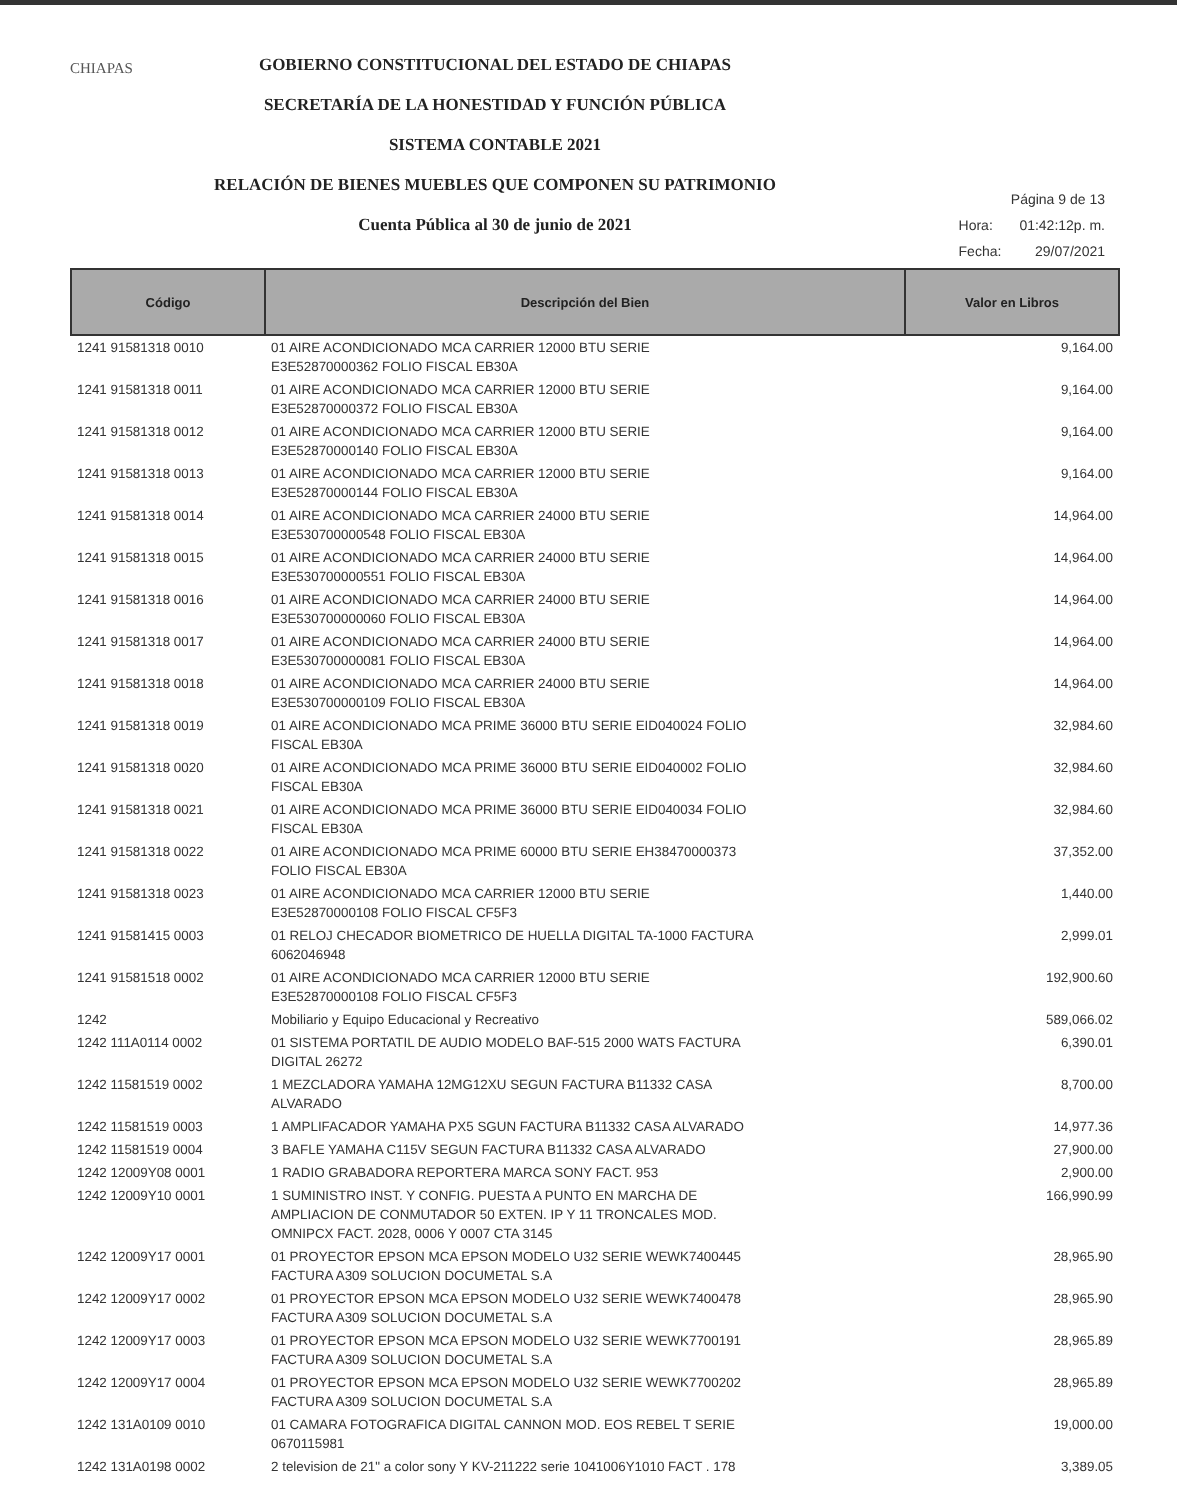CHIAPAS
GOBIERNO CONSTITUCIONAL DEL ESTADO DE CHIAPAS
SECRETARÍA DE LA HONESTIDAD Y FUNCIÓN PÚBLICA
SISTEMA CONTABLE 2021
RELACIÓN DE BIENES MUEBLES QUE COMPONEN SU PATRIMONIO
Cuenta Pública al 30 de junio de 2021
| Página 9 de 13 | |
| Hora: | 01:42:12p. m. |
| Fecha: | 29/07/2021 |
| Código | Descripción del Bien | Valor en Libros |
| --- | --- | --- |
| 1241 91581318 0010 | 01 AIRE ACONDICIONADO MCA CARRIER 12000 BTU SERIE E3E52870000362 FOLIO FISCAL EB30A | 9,164.00 |
| 1241 91581318 0011 | 01 AIRE ACONDICIONADO MCA CARRIER 12000 BTU SERIE E3E52870000372 FOLIO FISCAL EB30A | 9,164.00 |
| 1241 91581318 0012 | 01 AIRE ACONDICIONADO MCA CARRIER 12000 BTU SERIE E3E52870000140 FOLIO FISCAL EB30A | 9,164.00 |
| 1241 91581318 0013 | 01 AIRE ACONDICIONADO MCA CARRIER 12000 BTU SERIE E3E52870000144 FOLIO FISCAL EB30A | 9,164.00 |
| 1241 91581318 0014 | 01 AIRE ACONDICIONADO MCA CARRIER 24000 BTU SERIE E3E530700000548 FOLIO FISCAL EB30A | 14,964.00 |
| 1241 91581318 0015 | 01 AIRE ACONDICIONADO MCA CARRIER 24000 BTU SERIE E3E530700000551 FOLIO FISCAL EB30A | 14,964.00 |
| 1241 91581318 0016 | 01 AIRE ACONDICIONADO MCA CARRIER 24000 BTU SERIE E3E530700000060 FOLIO FISCAL EB30A | 14,964.00 |
| 1241 91581318 0017 | 01 AIRE ACONDICIONADO MCA CARRIER 24000 BTU SERIE E3E530700000081 FOLIO FISCAL EB30A | 14,964.00 |
| 1241 91581318 0018 | 01 AIRE ACONDICIONADO MCA CARRIER 24000 BTU SERIE E3E530700000109 FOLIO FISCAL EB30A | 14,964.00 |
| 1241 91581318 0019 | 01 AIRE ACONDICIONADO MCA PRIME 36000 BTU SERIE EID040024 FOLIO FISCAL EB30A | 32,984.60 |
| 1241 91581318 0020 | 01 AIRE ACONDICIONADO MCA PRIME 36000 BTU SERIE EID040002 FOLIO FISCAL EB30A | 32,984.60 |
| 1241 91581318 0021 | 01 AIRE ACONDICIONADO MCA PRIME 36000 BTU SERIE EID040034 FOLIO FISCAL EB30A | 32,984.60 |
| 1241 91581318 0022 | 01 AIRE ACONDICIONADO MCA PRIME 60000 BTU SERIE EH38470000373 FOLIO FISCAL EB30A | 37,352.00 |
| 1241 91581318 0023 | 01 AIRE ACONDICIONADO MCA CARRIER 12000 BTU SERIE E3E52870000108 FOLIO FISCAL CF5F3 | 1,440.00 |
| 1241 91581415 0003 | 01 RELOJ CHECADOR BIOMETRICO DE HUELLA DIGITAL TA-1000 FACTURA 6062046948 | 2,999.01 |
| 1241 91581518 0002 | 01 AIRE ACONDICIONADO MCA CARRIER 12000 BTU SERIE E3E52870000108 FOLIO FISCAL CF5F3 | 192,900.60 |
| 1242 | Mobiliario y Equipo Educacional y Recreativo | 589,066.02 |
| 1242 111A0114 0002 | 01 SISTEMA PORTATIL DE AUDIO MODELO BAF-515 2000 WATS FACTURA DIGITAL 26272 | 6,390.01 |
| 1242 11581519 0002 | 1 MEZCLADORA YAMAHA 12MG12XU SEGUN FACTURA B11332 CASA ALVARADO | 8,700.00 |
| 1242 11581519 0003 | 1 AMPLIFACADOR YAMAHA PX5 SGUN FACTURA B11332 CASA ALVARADO | 14,977.36 |
| 1242 11581519 0004 | 3 BAFLE YAMAHA C115V SEGUN FACTURA B11332 CASA ALVARADO | 27,900.00 |
| 1242 12009Y08 0001 | 1 RADIO GRABADORA REPORTERA MARCA SONY FACT. 953 | 2,900.00 |
| 1242 12009Y10 0001 | 1 SUMINISTRO INST. Y CONFIG. PUESTA A PUNTO EN MARCHA DE AMPLIACION DE CONMUTADOR 50 EXTEN. IP Y 11 TRONCALES MOD. OMNIPCX FACT. 2028, 0006 Y 0007 CTA 3145 | 166,990.99 |
| 1242 12009Y17 0001 | 01 PROYECTOR EPSON MCA EPSON MODELO U32 SERIE WEWK7400445 FACTURA A309 SOLUCION DOCUMETAL S.A | 28,965.90 |
| 1242 12009Y17 0002 | 01 PROYECTOR EPSON MCA EPSON MODELO U32 SERIE WEWK7400478 FACTURA A309 SOLUCION DOCUMETAL S.A | 28,965.90 |
| 1242 12009Y17 0003 | 01 PROYECTOR EPSON MCA EPSON MODELO U32 SERIE WEWK7700191 FACTURA A309 SOLUCION DOCUMETAL S.A | 28,965.89 |
| 1242 12009Y17 0004 | 01 PROYECTOR EPSON MCA EPSON MODELO U32 SERIE WEWK7700202 FACTURA A309 SOLUCION DOCUMETAL S.A | 28,965.89 |
| 1242 131A0109 0010 | 01 CAMARA FOTOGRAFICA DIGITAL CANNON MOD. EOS REBEL T SERIE 0670115981 | 19,000.00 |
| 1242 131A0198 0002 | 2 television de 21" a color sony Y KV-211222 serie 1041006Y1010 FACT . 178 | 3,389.05 |